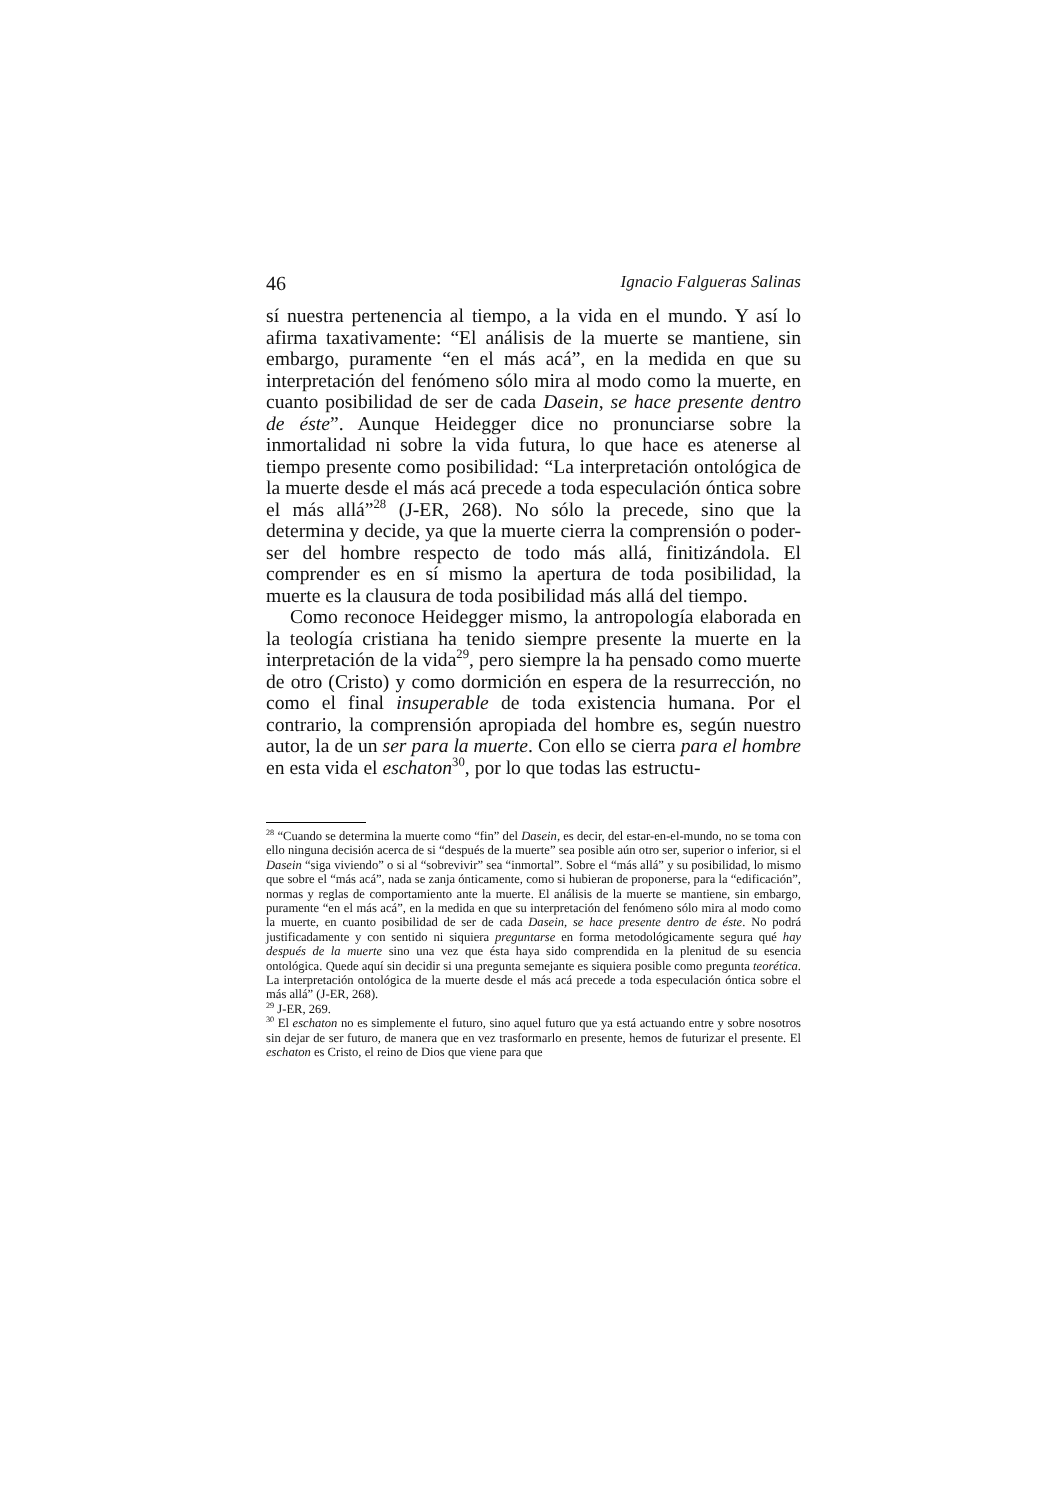46 Ignacio Falgueras Salinas
sí nuestra pertenencia al tiempo, a la vida en el mundo. Y así lo afirma taxativamente: “El análisis de la muerte se mantiene, sin embargo, puramente “en el más acá”, en la medida en que su interpretación del fenómeno sólo mira al modo como la muerte, en cuanto posibilidad de ser de cada Dasein, se hace presente dentro de éste”. Aunque Heidegger dice no pronunciarse sobre la inmortalidad ni sobre la vida futura, lo que hace es atenerse al tiempo presente como posibilidad: “La interpretación ontológica de la muerte desde el más acá precede a toda especulación óntica sobre el más allá”<sup>28</sup> (J-ER, 268). No sólo la precede, sino que la determina y decide, ya que la muerte cierra la comprensión o poder-ser del hombre respecto de todo más allá, finitizándola. El comprender es en sí mismo la apertura de toda posibilidad, la muerte es la clausura de toda posibilidad más allá del tiempo.
Como reconoce Heidegger mismo, la antropología elaborada en la teología cristiana ha tenido siempre presente la muerte en la interpretación de la vida<sup>29</sup>, pero siempre la ha pensado como muerte de otro (Cristo) y como dormición en espera de la resurrección, no como el final insuperable de toda existencia humana. Por el contrario, la comprensión apropiada del hombre es, según nuestro autor, la de un ser para la muerte. Con ello se cierra para el hombre en esta vida el eschaton<sup>30</sup>, por lo que todas las estructu-
<sup>28</sup> “Cuando se determina la muerte como “fin” del Dasein, es decir, del estar-en-el-mundo, no se toma con ello ninguna decisión acerca de si “después de la muerte” sea posible aún otro ser, superior o inferior, si el Dasein “siga viviendo” o si al “sobrevivir” sea “inmortal”. Sobre el “más allá” y su posibilidad, lo mismo que sobre el “más acá”, nada se zanja ónticamente, como si hubieran de proponerse, para la “edificación”, normas y reglas de comportamiento ante la muerte. El análisis de la muerte se mantiene, sin embargo, puramente “en el más acá”, en la medida en que su interpretación del fenómeno sólo mira al modo como la muerte, en cuanto posibilidad de ser de cada Dasein, se hace presente dentro de éste. No podrá justificadamente y con sentido ni siquiera preguntarse en forma metodológicamente segura qué hay después de la muerte sino una vez que ésta haya sido comprendida en la plenitud de su esencia ontológica. Quede aquí sin decidir si una pregunta semejante es siquiera posible como pregunta teorética. La interpretación ontológica de la muerte desde el más acá precede a toda especulación óntica sobre el más allá” (J-ER, 268).
<sup>29</sup> J-ER, 269.
<sup>30</sup> El eschaton no es simplemente el futuro, sino aquel futuro que ya está actuando entre y sobre nosotros sin dejar de ser futuro, de manera que en vez trasformarlo en presente, hemos de futurizar el presente. El eschaton es Cristo, el reino de Dios que viene para que